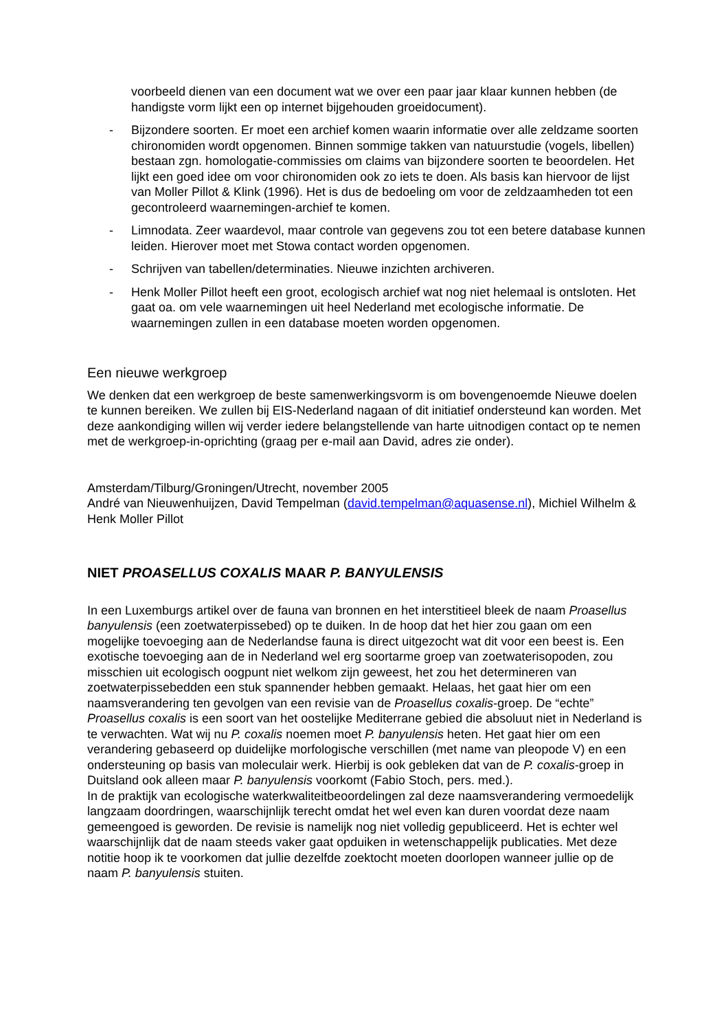voorbeeld dienen van een document wat we over een paar jaar klaar kunnen hebben (de handigste vorm lijkt een op internet bijgehouden groeidocument).
- Bijzondere soorten. Er moet een archief komen waarin informatie over alle zeldzame soorten chironomiden wordt opgenomen. Binnen sommige takken van natuurstudie (vogels, libellen) bestaan zgn. homologatie-commissies om claims van bijzondere soorten te beoordelen. Het lijkt een goed idee om voor chironomiden ook zo iets te doen. Als basis kan hiervoor de lijst van Moller Pillot & Klink (1996). Het is dus de bedoeling om voor de zeldzaamheden tot een gecontroleerd waarnemingen-archief te komen.
- Limnodata. Zeer waardevol, maar controle van gegevens zou tot een betere database kunnen leiden. Hierover moet met Stowa contact worden opgenomen.
- Schrijven van tabellen/determinaties. Nieuwe inzichten archiveren.
- Henk Moller Pillot heeft een groot, ecologisch archief wat nog niet helemaal is ontsloten. Het gaat oa. om vele waarnemingen uit heel Nederland met ecologische informatie. De waarnemingen zullen in een database moeten worden opgenomen.
Een nieuwe werkgroep
We denken dat een werkgroep de beste samenwerkingsvorm is om bovengenoemde Nieuwe doelen te kunnen bereiken. We zullen bij EIS-Nederland nagaan of dit initiatief ondersteund kan worden. Met deze aankondiging willen wij verder iedere belangstellende van harte uitnodigen contact op te nemen met de werkgroep-in-oprichting (graag per e-mail aan David, adres zie onder).
Amsterdam/Tilburg/Groningen/Utrecht, november 2005
André van Nieuwenhuijzen, David Tempelman (david.tempelman@aquasense.nl), Michiel Wilhelm & Henk Moller Pillot
NIET PROASELLUS COXALIS MAAR P. BANYULENSIS
In een Luxemburgs artikel over de fauna van bronnen en het interstitieel bleek de naam Proasellus banyulensis (een zoetwaterpissebed) op te duiken. In de hoop dat het hier zou gaan om een mogelijke toevoeging aan de Nederlandse fauna is direct uitgezocht wat dit voor een beest is. Een exotische toevoeging aan de in Nederland wel erg soortarme groep van zoetwaterisopoden, zou misschien uit ecologisch oogpunt niet welkom zijn geweest, het zou het determineren van zoetwaterpissebedden een stuk spannender hebben gemaakt. Helaas, het gaat hier om een naamsverandering ten gevolgen van een revisie van de Proasellus coxalis-groep. De “echte” Proasellus coxalis is een soort van het oostelijke Mediterrane gebied die absoluut niet in Nederland is te verwachten. Wat wij nu P. coxalis noemen moet P. banyulensis heten. Het gaat hier om een verandering gebaseerd op duidelijke morfologische verschillen (met name van pleopode V) en een ondersteuning op basis van moleculair werk. Hierbij is ook gebleken dat van de P. coxalis-groep in Duitsland ook alleen maar P. banyulensis voorkomt (Fabio Stoch, pers. med.).
In de praktijk van ecologische waterkwaliteitbeoordelingen zal deze naamsverandering vermoedelijk langzaam doordringen, waarschijnlijk terecht omdat het wel even kan duren voordat deze naam gemeengoed is geworden. De revisie is namelijk nog niet volledig gepubliceerd. Het is echter wel waarschijnlijk dat de naam steeds vaker gaat opduiken in wetenschappelijk publicaties. Met deze notitie hoop ik te voorkomen dat jullie dezelfde zoektocht moeten doorlopen wanneer jullie op de naam P. banyulensis stuiten.